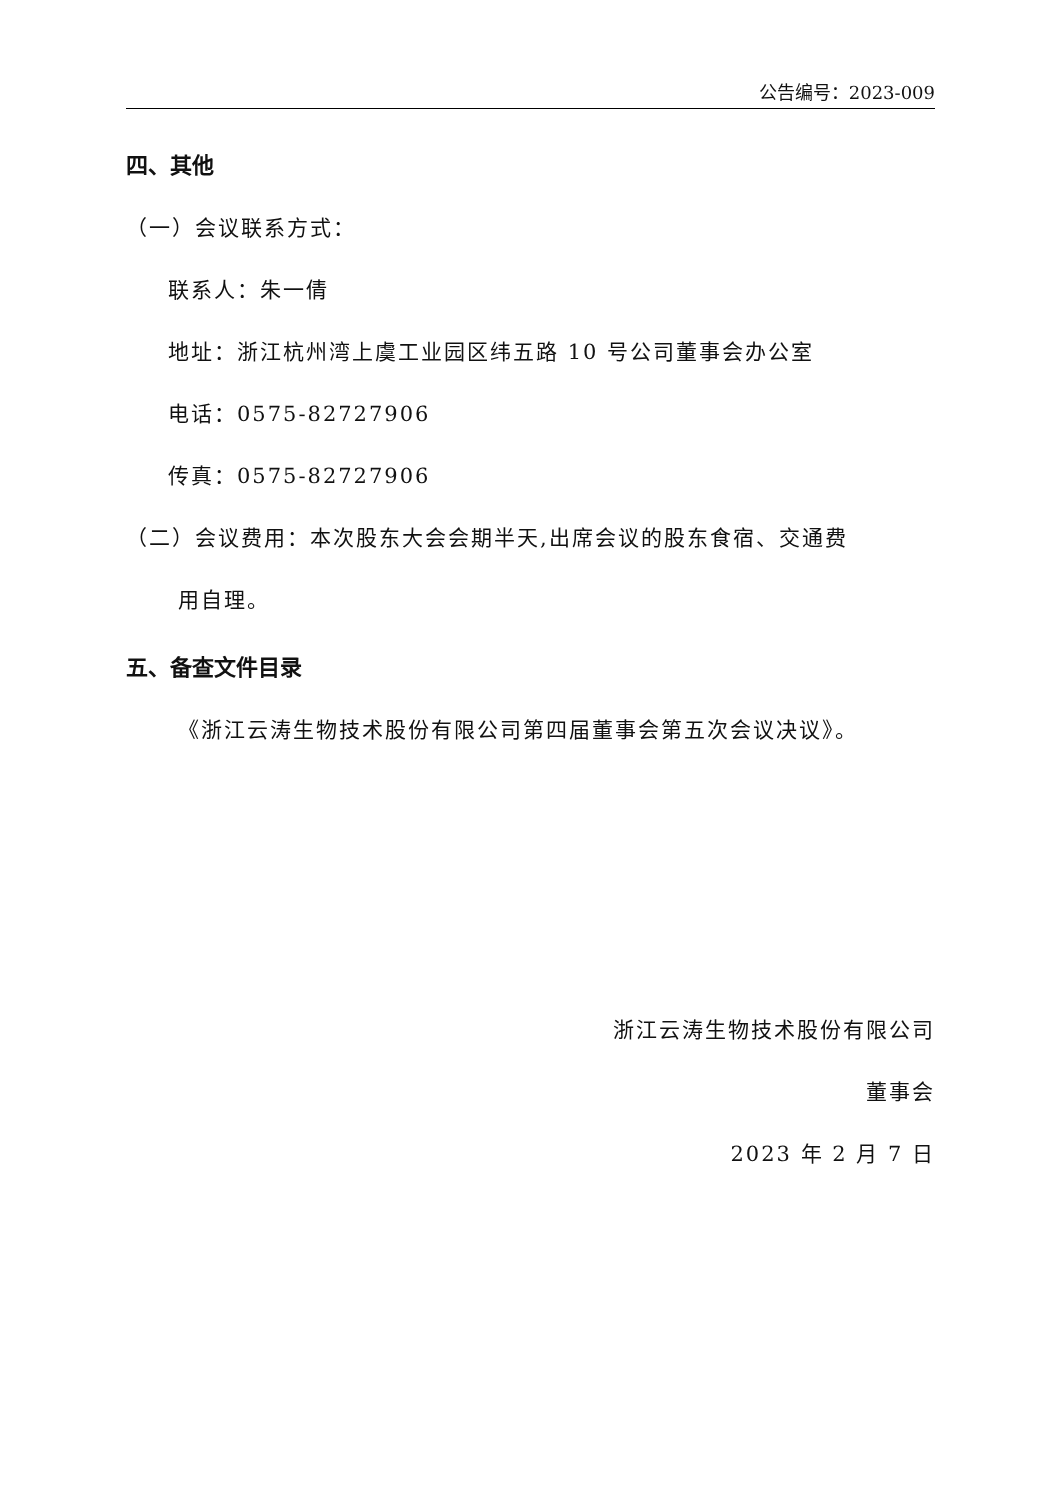公告编号：2023-009
四、其他
（一）会议联系方式：
联系人：朱一倩
地址：浙江杭州湾上虞工业园区纬五路 10 号公司董事会办公室
电话：0575-82727906
传真：0575-82727906
（二）会议费用：本次股东大会会期半天,出席会议的股东食宿、交通费
用自理。
五、备查文件目录
《浙江云涛生物技术股份有限公司第四届董事会第五次会议决议》。
浙江云涛生物技术股份有限公司
董事会
2023 年 2 月 7 日